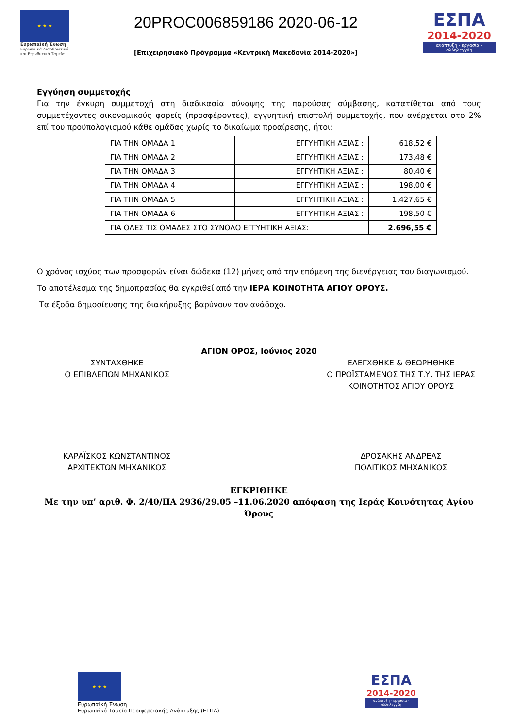★ ★ ★
Ευρωπαϊκή Ένωση
Ευρωπαϊκά Διαρθρωτικά και Επενδυτικά Ταμεία
20PROC006859186 2020-06-12
[Επιχειρησιακό Πρόγραμμα «Κεντρική Μακεδονία 2014-2020»]
ΕΣΠΑ
2014-2020
ανάπτυξη - εργασία - αλληλεγγύη
Εγγύηση συμμετοχής
Για την έγκυρη συμμετοχή στη διαδικασία σύναψης της παρούσας σύμβασης, κατατίθεται από τους συμμετέχοντες οικονομικούς φορείς (προσφέροντες), εγγυητική επιστολή συμμετοχής, που ανέρχεται στο 2% επί του προϋπολογισμού κάθε ομάδας χωρίς το δικαίωμα προαίρεσης, ήτοι:
| ΓΙΑ ΤΗΝ ΟΜΑΔΑ 1 | ΕΓΓΥΗΤΙΚΗ ΑΞΙΑΣ : | 618,52 € |
| ΓΙΑ ΤΗΝ ΟΜΑΔΑ 2 | ΕΓΓΥΗΤΙΚΗ ΑΞΙΑΣ : | 173,48 € |
| ΓΙΑ ΤΗΝ ΟΜΑΔΑ 3 | ΕΓΓΥΗΤΙΚΗ ΑΞΙΑΣ : | 80,40 € |
| ΓΙΑ ΤΗΝ ΟΜΑΔΑ 4 | ΕΓΓΥΗΤΙΚΗ ΑΞΙΑΣ : | 198,00 € |
| ΓΙΑ ΤΗΝ ΟΜΑΔΑ 5 | ΕΓΓΥΗΤΙΚΗ ΑΞΙΑΣ : | 1.427,65 € |
| ΓΙΑ ΤΗΝ ΟΜΑΔΑ 6 | ΕΓΓΥΗΤΙΚΗ ΑΞΙΑΣ : | 198,50 € |
| ΓΙΑ ΟΛΕΣ ΤΙΣ ΟΜΑΔΕΣ ΣΤΟ ΣΥΝΟΛΟ ΕΓΓΥΗΤΙΚΗ ΑΞΙΑΣ: | | 2.696,55 € |
Ο χρόνος ισχύος των προσφορών είναι δώδεκα (12) μήνες από την επόμενη της διενέργειας του διαγωνισμού.
Το αποτέλεσμα της δημοπρασίας θα εγκριθεί από την ΙΕΡΑ ΚΟΙΝΟΤΗΤΑ ΑΓΙΟΥ ΟΡΟΥΣ.
Τα έξοδα δημοσίευσης της διακήρυξης βαρύνουν τον ανάδοχο.
ΑΓΙΟΝ ΟΡΟΣ, Ιούνιος 2020
ΣΥΝΤΑΧΘΗΚΕ
Ο ΕΠΙΒΛΕΠΩΝ ΜΗΧΑΝΙΚΟΣ
ΕΛΕΓΧΘΗΚΕ & ΘΕΩΡΗΘΗΚΕ
Ο ΠΡΟΪΣΤΑΜΕΝΟΣ ΤΗΣ Τ.Υ. ΤΗΣ ΙΕΡΑΣ
ΚΟΙΝΟΤΗΤΟΣ ΑΓΙΟΥ ΟΡΟΥΣ
ΚΑΡΑΪΣΚΟΣ ΚΩΝΣΤΑΝΤΙΝΟΣ
ΑΡΧΙΤΕΚΤΩΝ ΜΗΧΑΝΙΚΟΣ
ΔΡΟΣΑΚΗΣ ΑΝΔΡΕΑΣ
ΠΟΛΙΤΙΚΟΣ ΜΗΧΑΝΙΚΟΣ
ΕΓΚΡΙΘΗΚΕ
Με την υπ’ αριθ. Φ. 2/40/ΠΑ 2936/29.05 –11.06.2020 απόφαση της Ιεράς Κοινότητας Αγίου Όρους
★ ★ ★
Ευρωπαϊκή Ένωση
Ευρωπαϊκό Ταμείο Περιφερειακής Ανάπτυξης (ΕΤΠΑ)
ΕΣΠΑ
2014-2020
ανάπτυξη - εργασία - αλληλεγγύη